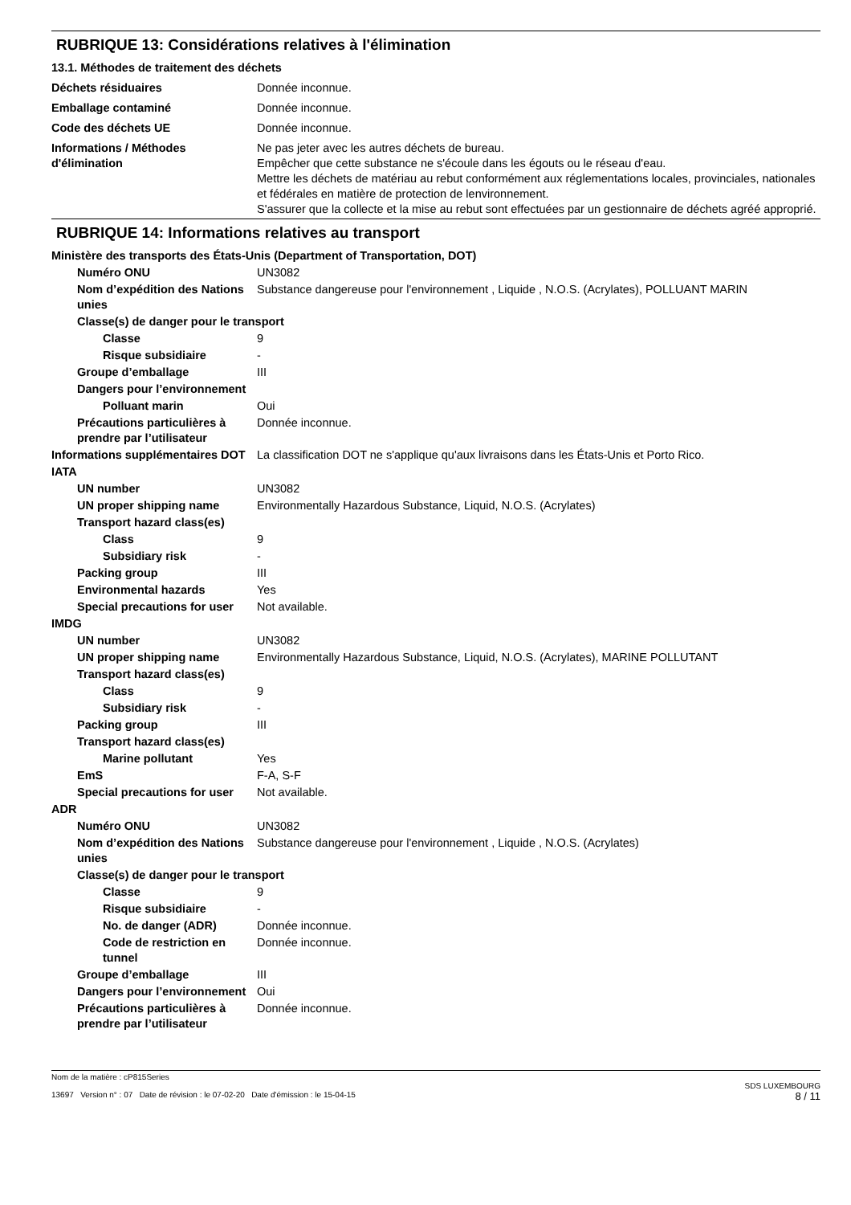RUBRIQUE 13: Considérations relatives à l'élimination
13.1. Méthodes de traitement des déchets
Déchets résiduaires Donnée inconnue.
Emballage contaminé Donnée inconnue.
Code des déchets UE Donnée inconnue.
Informations / Méthodes d'élimination
Ne pas jeter avec les autres déchets de bureau.
Empêcher que cette substance ne s'écoule dans les égouts ou le réseau d'eau.
Mettre les déchets de matériau au rebut conformément aux réglementations locales, provinciales, nationales et fédérales en matière de protection de lenvironnement.
S'assurer que la collecte et la mise au rebut sont effectuées par un gestionnaire de déchets agréé approprié.
RUBRIQUE 14: Informations relatives au transport
Ministère des transports des États-Unis (Department of Transportation, DOT)
Numéro ONU UN3082
Nom d’expédition des Nations unies
Substance dangereuse pour l'environnement , Liquide , N.O.S. (Acrylates), POLLUANT MARIN
Classe(s) de danger pour le transport
Classe 9
Risque subsidiaire -
Groupe d’emballage III
Dangers pour l’environnement
Polluant marin Oui
Précautions particulières à prendre par l’utilisateur
Donnée inconnue.
Informations supplémentaires DOT
La classification DOT ne s'applique qu'aux livraisons dans les États-Unis et Porto Rico.
IATA
UN number UN3082
UN proper shipping name Environmentally Hazardous Substance, Liquid, N.O.S. (Acrylates)
Transport hazard class(es)
Class 9
Subsidiary risk -
Packing group III
Environmental hazards Yes
Special precautions for user
Not available.
IMDG
UN number UN3082
UN proper shipping name Environmentally Hazardous Substance, Liquid, N.O.S. (Acrylates), MARINE POLLUTANT
Transport hazard class(es)
Class 9
Subsidiary risk -
Packing group III
Transport hazard class(es)
Marine pollutant Yes
EmS F-A, S-F
Special precautions for user
Not available.
ADR
Numéro ONU UN3082
Nom d’expédition des Nations unies
Substance dangereuse pour l'environnement , Liquide , N.O.S. (Acrylates)
Classe(s) de danger pour le transport
Classe 9
Risque subsidiaire -
No. de danger (ADR) Donnée inconnue.
Code de restriction en tunnel
Donnée inconnue.
Groupe d’emballage III
Dangers pour l’environnement
Oui
Précautions particulières à prendre par l’utilisateur
Donnée inconnue.
Nom de la matière : cP815Series
13697 Version n° : 07 Date de révision : le 07-02-20 Date d'émission : le 15-04-15
SDS LUXEMBOURG
8 / 11